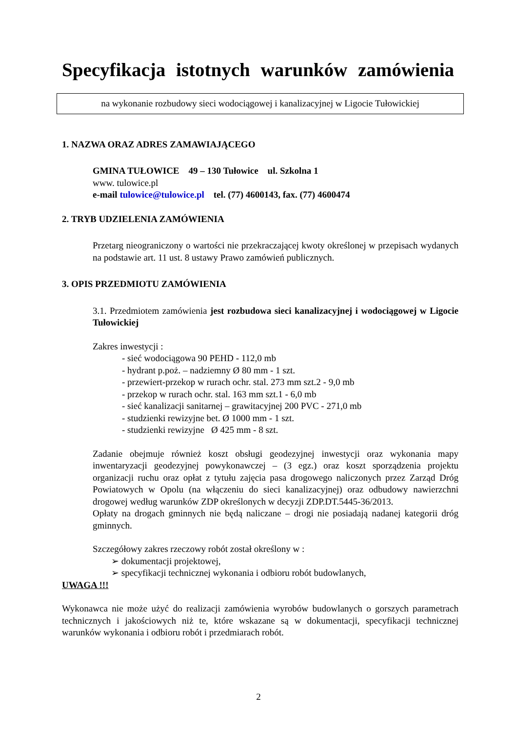Specyfikacja istotnych warunków zamówienia
na wykonanie rozbudowy sieci wodociągowej i kanalizacyjnej w Ligocie Tułowickiej
1. NAZWA ORAZ ADRES ZAMAWIAJĄCEGO
GMINA TUŁOWICE 49 – 130 Tułowice ul. Szkolna 1
www. tulowice.pl
e-mail tulowice@tulowice.pl tel. (77) 4600143, fax. (77) 4600474
2. TRYB UDZIELENIA ZAMÓWIENIA
Przetarg nieograniczony o wartości nie przekraczającej kwoty określonej w przepisach wydanych na podstawie art. 11 ust. 8 ustawy Prawo zamówień publicznych.
3. OPIS PRZEDMIOTU ZAMÓWIENIA
3.1. Przedmiotem zamówienia jest rozbudowa sieci kanalizacyjnej i wodociągowej w Ligocie Tułowickiej
Zakres inwestycji :
- sieć wodociągowa 90 PEHD - 112,0 mb
- hydrant p.poż. – nadziemny Ø 80 mm - 1 szt.
- przewiert-przekop w rurach ochr. stal. 273 mm szt.2 - 9,0 mb
- przekop w rurach ochr. stal. 163 mm szt.1 - 6,0 mb
- sieć kanalizacji sanitarnej – grawitacyjnej 200 PVC - 271,0 mb
- studzienki rewizyjne bet. Ø 1000 mm - 1 szt.
- studzienki rewizyjne Ø 425 mm - 8 szt.
Zadanie obejmuje również koszt obsługi geodezyjnej inwestycji oraz wykonania mapy inwentaryzacji geodezyjnej powykonawczej – (3 egz.) oraz koszt sporządzenia projektu organizacji ruchu oraz opłat z tytułu zajęcia pasa drogowego naliczonych przez Zarząd Dróg Powiatowych w Opolu (na włączeniu do sieci kanalizacyjnej) oraz odbudowy nawierzchni drogowej według warunków ZDP określonych w decyzji ZDP.DT.5445-36/2013.
Opłaty na drogach gminnych nie będą naliczane – drogi nie posiadają nadanej kategorii dróg gminnych.
Szczegółowy zakres rzeczowy robót został określony w :
➢ dokumentacji projektowej,
➢ specyfikacji technicznej wykonania i odbioru robót budowlanych,
UWAGA !!!
Wykonawca nie może użyć do realizacji zamówienia wyrobów budowlanych o gorszych parametrach technicznych i jakościowych niż te, które wskazane są w dokumentacji, specyfikacji technicznej warunków wykonania i odbioru robót i przedmiarach robót.
2